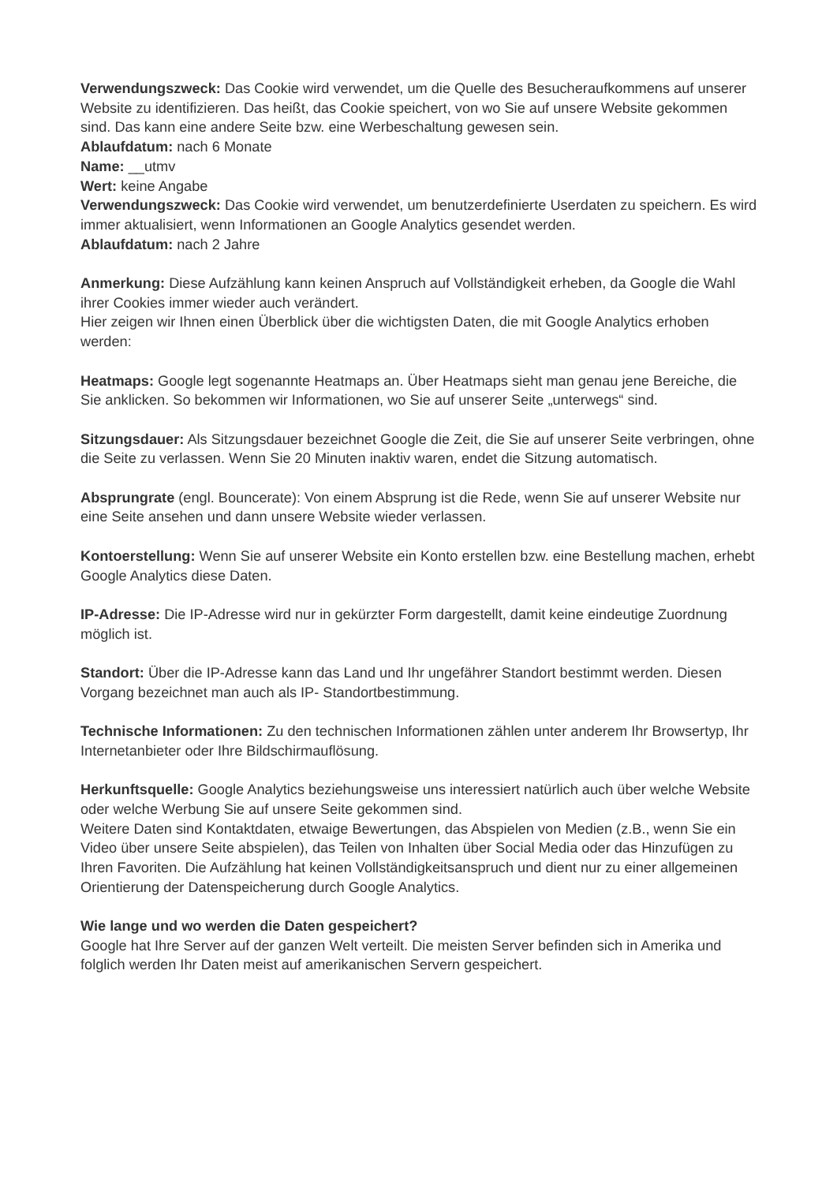Verwendungszweck: Das Cookie wird verwendet, um die Quelle des Besucheraufkommens auf unserer Website zu identifizieren. Das heißt, das Cookie speichert, von wo Sie auf unsere Website gekommen sind. Das kann eine andere Seite bzw. eine Werbeschaltung gewesen sein.
Ablaufdatum: nach 6 Monate
Name: __utmv
Wert: keine Angabe
Verwendungszweck: Das Cookie wird verwendet, um benutzerdefinierte Userdaten zu speichern. Es wird immer aktualisiert, wenn Informationen an Google Analytics gesendet werden.
Ablaufdatum: nach 2 Jahre
Anmerkung: Diese Aufzählung kann keinen Anspruch auf Vollständigkeit erheben, da Google die Wahl ihrer Cookies immer wieder auch verändert.
Hier zeigen wir Ihnen einen Überblick über die wichtigsten Daten, die mit Google Analytics erhoben werden:
Heatmaps: Google legt sogenannte Heatmaps an. Über Heatmaps sieht man genau jene Bereiche, die Sie anklicken. So bekommen wir Informationen, wo Sie auf unserer Seite „unterwegs“ sind.
Sitzungsdauer: Als Sitzungsdauer bezeichnet Google die Zeit, die Sie auf unserer Seite verbringen, ohne die Seite zu verlassen. Wenn Sie 20 Minuten inaktiv waren, endet die Sitzung automatisch.
Absprungrate (engl. Bouncerate): Von einem Absprung ist die Rede, wenn Sie auf unserer Website nur eine Seite ansehen und dann unsere Website wieder verlassen.
Kontoerstellung: Wenn Sie auf unserer Website ein Konto erstellen bzw. eine Bestellung machen, erhebt Google Analytics diese Daten.
IP-Adresse: Die IP-Adresse wird nur in gekürzter Form dargestellt, damit keine eindeutige Zuordnung möglich ist.
Standort: Über die IP-Adresse kann das Land und Ihr ungefährer Standort bestimmt werden. Diesen Vorgang bezeichnet man auch als IP- Standortbestimmung.
Technische Informationen: Zu den technischen Informationen zählen unter anderem Ihr Browsertyp, Ihr Internetanbieter oder Ihre Bildschirmauflösung.
Herkunftsquelle: Google Analytics beziehungsweise uns interessiert natürlich auch über welche Website oder welche Werbung Sie auf unsere Seite gekommen sind.
Weitere Daten sind Kontaktdaten, etwaige Bewertungen, das Abspielen von Medien (z.B., wenn Sie ein Video über unsere Seite abspielen), das Teilen von Inhalten über Social Media oder das Hinzufügen zu Ihren Favoriten. Die Aufzählung hat keinen Vollständigkeitsanspruch und dient nur zu einer allgemeinen Orientierung der Datenspeicherung durch Google Analytics.
Wie lange und wo werden die Daten gespeichert?
Google hat Ihre Server auf der ganzen Welt verteilt. Die meisten Server befinden sich in Amerika und folglich werden Ihr Daten meist auf amerikanischen Servern gespeichert.